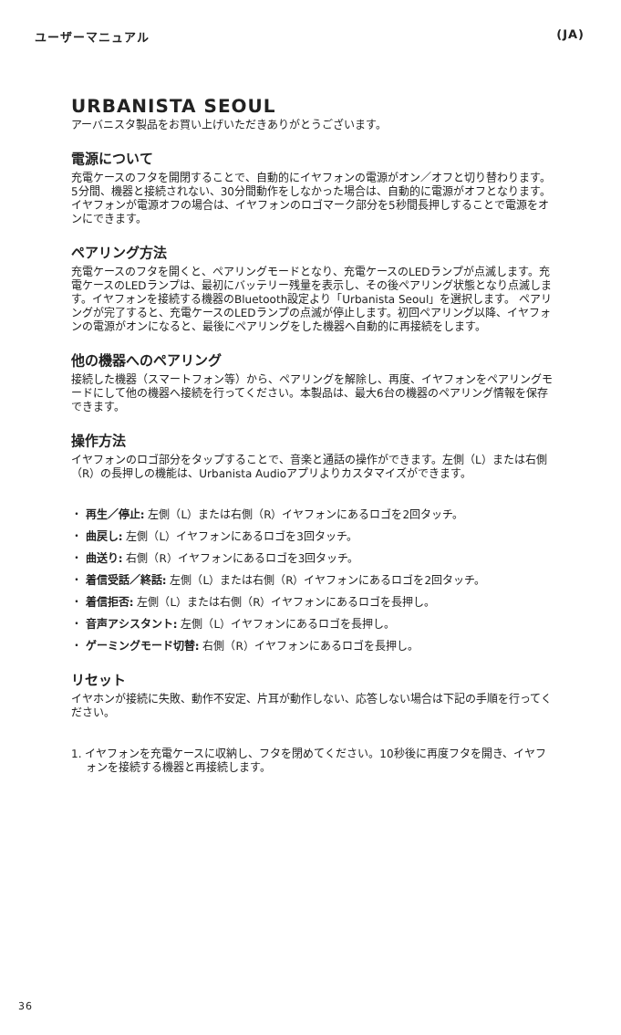ユーザーマニュアル (JA)
URBANISTA SEOUL
アーバニスタ製品をお買い上げいただきありがとうございます。
電源について
充電ケースのフタを開閉することで、自動的にイヤフォンの電源がオン／オフと切り替わります。5分間、機器と接続されない、30分間動作をしなかった場合は、自動的に電源がオフとなります。イヤフォンが電源オフの場合は、イヤフォンのロゴマーク部分を5秒間長押しすることで電源をオンにできます。
ペアリング方法
充電ケースのフタを開くと、ペアリングモードとなり、充電ケースのLEDランプが点滅します。充電ケースのLEDランプは、最初にバッテリー残量を表示し、その後ペアリング状態となり点滅します。イヤフォンを接続する機器のBluetooth設定より「Urbanista Seoul」を選択します。 ペアリングが完了すると、充電ケースのLEDランプの点滅が停止します。初回ペアリング以降、イヤフォンの電源がオンになると、最後にペアリングをした機器へ自動的に再接続をします。
他の機器へのペアリング
接続した機器（スマートフォン等）から、ペアリングを解除し、再度、イヤフォンをペアリングモードにして他の機器へ接続を行ってください。本製品は、最大6台の機器のペアリング情報を保存できます。
操作方法
イヤフォンのロゴ部分をタップすることで、音楽と通話の操作ができます。左側（L）または右側（R）の長押しの機能は、Urbanista Audioアプリよりカスタマイズができます。
・ 再生／停止: 左側（L）または右側（R）イヤフォンにあるロゴを2回タッチ。
・ 曲戻し: 左側（L）イヤフォンにあるロゴを3回タッチ。
・ 曲送り: 右側（R）イヤフォンにあるロゴを3回タッチ。
・ 着信受話／終話: 左側（L）または右側（R）イヤフォンにあるロゴを2回タッチ。
・ 着信拒否: 左側（L）または右側（R）イヤフォンにあるロゴを長押し。
・ 音声アシスタント: 左側（L）イヤフォンにあるロゴを長押し。
・ ゲーミングモード切替: 右側（R）イヤフォンにあるロゴを長押し。
リセット
イヤホンが接続に失敗、動作不安定、片耳が動作しない、応答しない場合は下記の手順を行ってください。
1. イヤフォンを充電ケースに収納し、フタを閉めてください。10秒後に再度フタを開き、イヤフォンを接続する機器と再接続します。
36